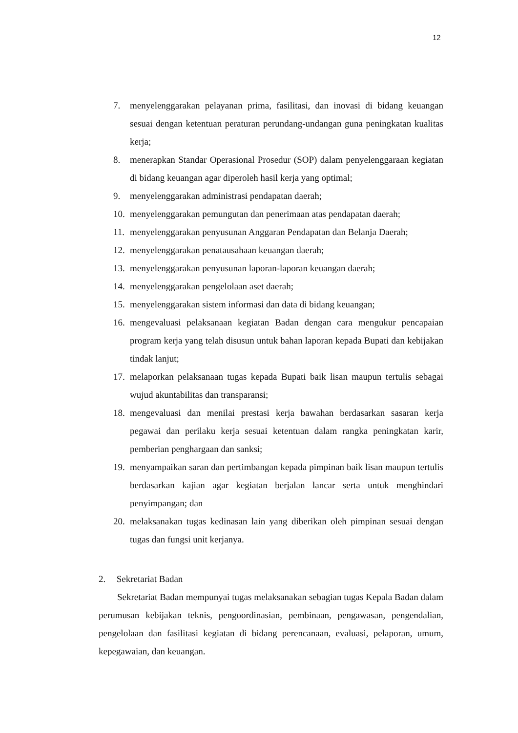12
7. menyelenggarakan pelayanan prima, fasilitasi, dan inovasi di bidang keuangan sesuai dengan ketentuan peraturan perundang-undangan guna peningkatan kualitas kerja;
8. menerapkan Standar Operasional Prosedur (SOP) dalam penyelenggaraan kegiatan di bidang keuangan agar diperoleh hasil kerja yang optimal;
9. menyelenggarakan administrasi pendapatan daerah;
10. menyelenggarakan pemungutan dan penerimaan atas pendapatan daerah;
11. menyelenggarakan penyusunan Anggaran Pendapatan dan Belanja Daerah;
12. menyelenggarakan penatausahaan keuangan daerah;
13. menyelenggarakan penyusunan laporan-laporan keuangan daerah;
14. menyelenggarakan pengelolaan aset daerah;
15. menyelenggarakan sistem informasi dan data di bidang keuangan;
16. mengevaluasi pelaksanaan kegiatan Badan dengan cara mengukur pencapaian program kerja yang telah disusun untuk bahan laporan kepada Bupati dan kebijakan tindak lanjut;
17. melaporkan pelaksanaan tugas kepada Bupati baik lisan maupun tertulis sebagai wujud akuntabilitas dan transparansi;
18. mengevaluasi dan menilai prestasi kerja bawahan berdasarkan sasaran kerja pegawai dan perilaku kerja sesuai ketentuan dalam rangka peningkatan karir, pemberian penghargaan dan sanksi;
19. menyampaikan saran dan pertimbangan kepada pimpinan baik lisan maupun tertulis berdasarkan kajian agar kegiatan berjalan lancar serta untuk menghindari penyimpangan; dan
20. melaksanakan tugas kedinasan lain yang diberikan oleh pimpinan sesuai dengan tugas dan fungsi unit kerjanya.
2. Sekretariat Badan
Sekretariat Badan mempunyai tugas melaksanakan sebagian tugas Kepala Badan dalam perumusan kebijakan teknis, pengoordinasian, pembinaan, pengawasan, pengendalian, pengelolaan dan fasilitasi kegiatan di bidang perencanaan, evaluasi, pelaporan, umum, kepegawaian, dan keuangan.